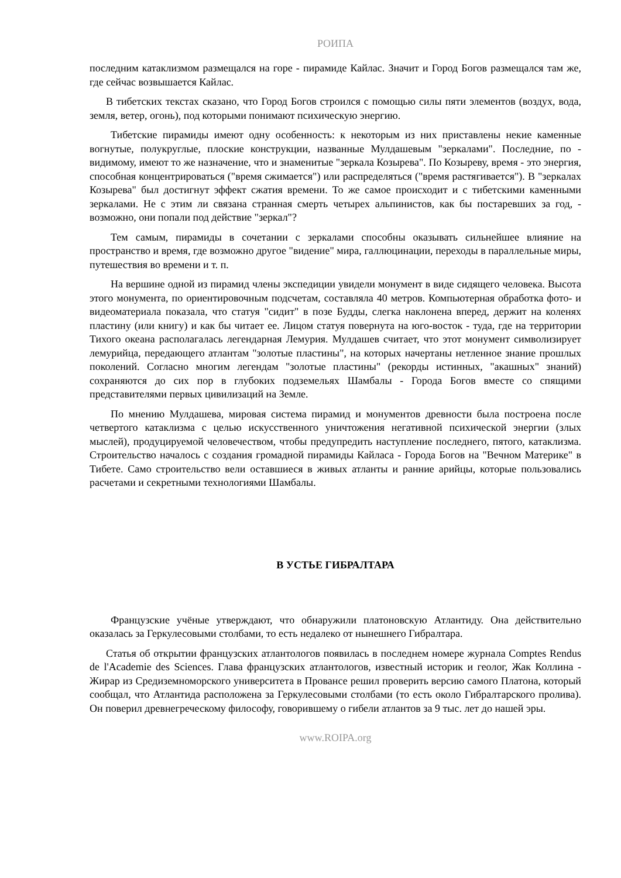РОИПА
последним катаклизмом размещался на горе - пирамиде Кайлас. Значит и Город Богов размещался там же, где сейчас возвышается Кайлас.
В тибетских текстах сказано, что Город Богов строился с помощью силы пяти элементов (воздух, вода, земля, ветер, огонь), под которыми понимают психическую энергию.
Тибетские пирамиды имеют одну особенность: к некоторым из них приставлены некие каменные вогнутые, полукруглые, плоские конструкции, названные Мулдашевым "зеркалами". Последние, по - видимому, имеют то же назначение, что и знаменитые "зеркала Козырева". По Козыреву, время - это энергия, способная концентрироваться ("время сжимается") или распределяться ("время растягивается"). В "зеркалах Козырева" был достигнут эффект сжатия времени. То же самое происходит и с тибетскими каменными зеркалами. Не с этим ли связана странная смерть четырех альпинистов, как бы постаревших за год, - возможно, они попали под действие "зеркал"?
Тем самым, пирамиды в сочетании с зеркалами способны оказывать сильнейшее влияние на пространство и время, где возможно другое "видение" мира, галлюцинации, переходы в параллельные миры, путешествия во времени и т. п.
На вершине одной из пирамид члены экспедиции увидели монумент в виде сидящего человека. Высота этого монумента, по ориентировочным подсчетам, составляла 40 метров. Компьютерная обработка фото- и видеоматериала показала, что статуя "сидит" в позе Будды, слегка наклонена вперед, держит на коленях пластину (или книгу) и как бы читает ее. Лицом статуя повернута на юго-восток - туда, где на территории Тихого океана располагалась легендарная Лемурия. Мулдашев считает, что этот монумент символизирует лемурийца, передающего атлантам "золотые пластины", на которых начертаны нетленное знание прошлых поколений. Согласно многим легендам "золотые пластины" (рекорды истинных, "акашных" знаний) сохраняются до сих пор в глубоких подземельях Шамбалы - Города Богов вместе со спящими представителями первых цивилизаций на Земле.
По мнению Мулдашева, мировая система пирамид и монументов древности была построена после четвертого катаклизма с целью искусственного уничтожения негативной психической энергии (злых мыслей), продуцируемой человечеством, чтобы предупредить наступление последнего, пятого, катаклизма. Строительство началось с создания громадной пирамиды Кайласа - Города Богов на "Вечном Материке" в Тибете. Само строительство вели оставшиеся в живых атланты и ранние арийцы, которые пользовались расчетами и секретными технологиями Шамбалы.
В УСТЬЕ ГИБРАЛТАРА
Французские учёные утверждают, что обнаружили платоновскую Атлантиду. Она действительно оказалась за Геркулесовыми столбами, то есть недалеко от нынешнего Гибралтара.
Статья об открытии французских атлантологов появилась в последнем номере журнала Comptes Rendus de l'Academie des Sciences. Глава французских атлантологов, известный историк и геолог, Жак Коллина - Жирар из Средиземноморского университета в Провансе решил проверить версию самого Платона, который сообщал, что Атлантида расположена за Геркулесовыми столбами (то есть около Гибралтарского пролива). Он поверил древнегреческому философу, говорившему о гибели атлантов за 9 тыс. лет до нашей эры.
www.ROIPA.org